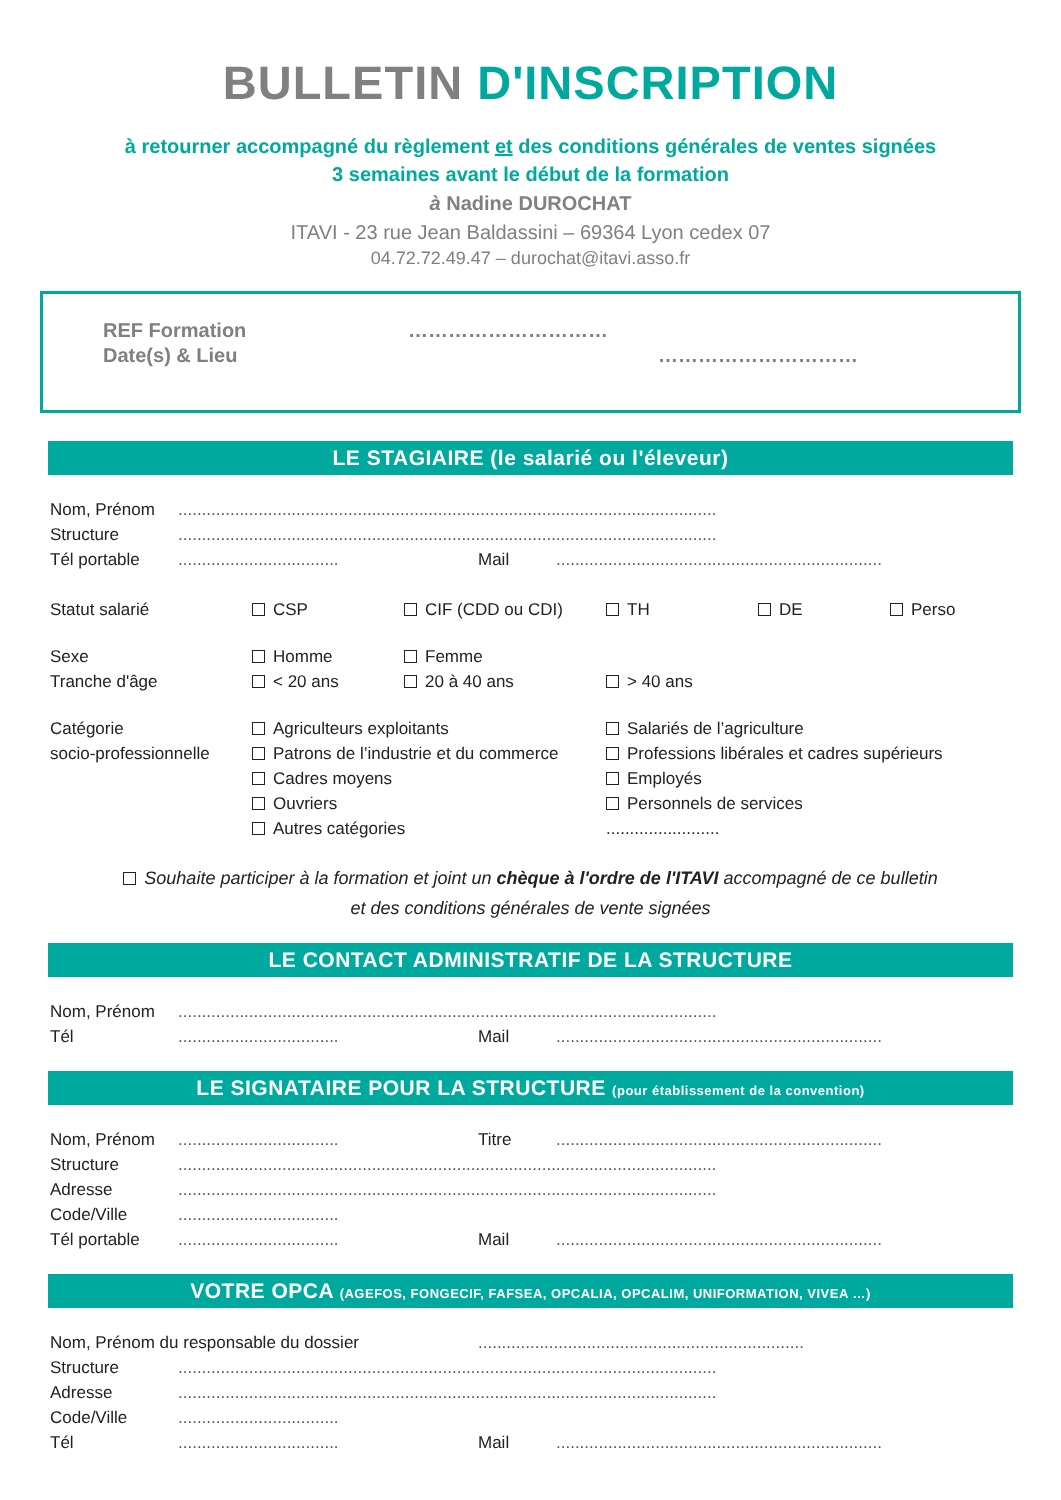BULLETIN D'INSCRIPTION
à retourner accompagné du règlement et des conditions générales de ventes signées
3 semaines avant le début de la formation
à Nadine DUROCHAT
ITAVI - 23 rue Jean Baldassini – 69364 Lyon cedex 07
04.72.72.49.47 – durochat@itavi.asso.fr
REF Formation …………………………
Date(s) & Lieu …………………………
LE STAGIAIRE (le salarié ou l'éleveur)
Nom, Prénom ..................................................................................................................
Structure ..................................................................................................................
Tél portable .................................. Mail .....................................................................
Statut salarié CSP CIF (CDD ou CDI) TH DE Perso
Sexe Homme Femme
Tranche d'âge < 20 ans 20 à 40 ans > 40 ans
Catégorie
socio-professionnelle
Agriculteurs exploitants
Patrons de l’industrie et du commerce
Cadres moyens
Ouvriers
Autres catégories
Salariés de l’agriculture
Professions libérales et cadres supérieurs
Employés
Personnels de services
........................
Souhaite participer à la formation et joint un chèque à l'ordre de l'ITAVI accompagné de ce bulletin
et des conditions générales de vente signées
LE CONTACT ADMINISTRATIF DE LA STRUCTURE
Nom, Prénom ..................................................................................................................
Tél .................................. Mail .....................................................................
LE SIGNATAIRE POUR LA STRUCTURE (pour établissement de la convention)
Nom, Prénom .................................. Titre .....................................................................
Structure ..................................................................................................................
Adresse ..................................................................................................................
Code/Ville ..................................
Tél portable .................................. Mail .....................................................................
VOTRE OPCA (AGEFOS, FONGECIF, FAFSEA, OPCALIA, OPCALIM, UNIFORMATION, VIVEA …)
Nom, Prénom du responsable du dossier .....................................................................
Structure ..................................................................................................................
Adresse ..................................................................................................................
Code/Ville ..................................
Tél .................................. Mail .....................................................................